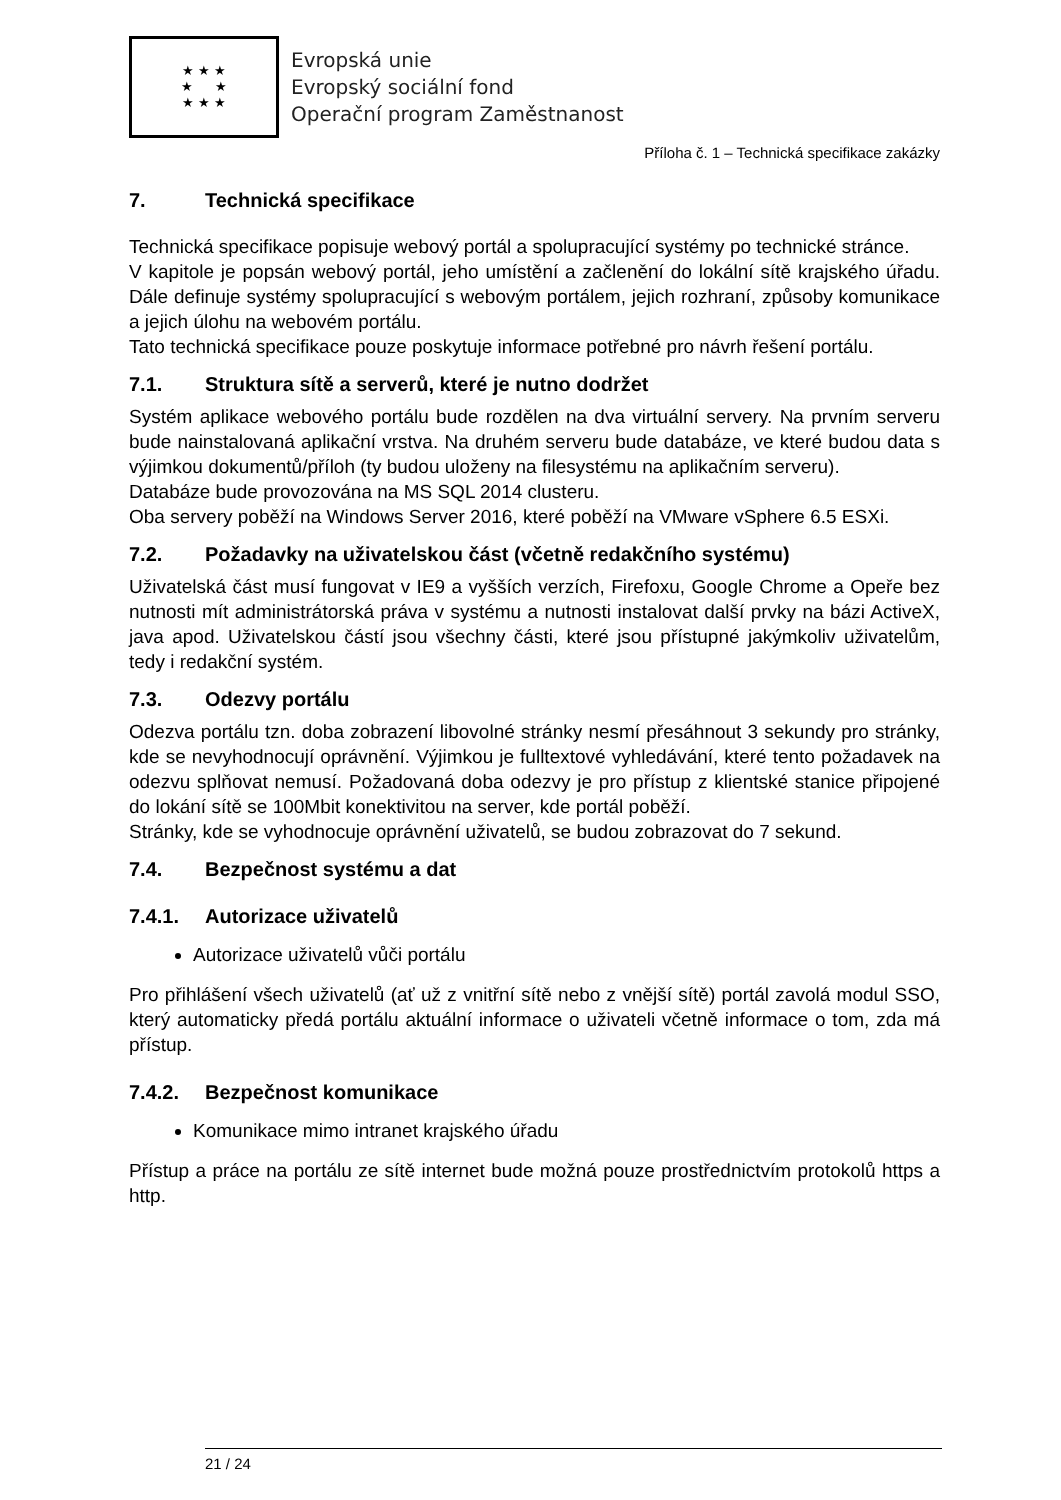★ ★ ★
★ ★
★ ★ ★
Evropská unie
Evropský sociální fond
Operační program Zaměstnanost
Příloha č. 1 – Technická specifikace zakázky
7. Technická specifikace
Technická specifikace popisuje webový portál a spolupracující systémy po technické stránce.
V kapitole je popsán webový portál, jeho umístění a začlenění do lokální sítě krajského úřadu. Dále definuje systémy spolupracující s webovým portálem, jejich rozhraní, způsoby komunikace a jejich úlohu na webovém portálu.
Tato technická specifikace pouze poskytuje informace potřebné pro návrh řešení portálu.
7.1. Struktura sítě a serverů, které je nutno dodržet
Systém aplikace webového portálu bude rozdělen na dva virtuální servery. Na prvním serveru bude nainstalovaná aplikační vrstva. Na druhém serveru bude databáze, ve které budou data s výjimkou dokumentů/příloh (ty budou uloženy na filesystému na aplikačním serveru).
Databáze bude provozována na MS SQL 2014 clusteru.
Oba servery poběží na Windows Server 2016, které poběží na VMware vSphere 6.5 ESXi.
7.2. Požadavky na uživatelskou část (včetně redakčního systému)
Uživatelská část musí fungovat v IE9 a vyšších verzích, Firefoxu, Google Chrome a Opeře bez nutnosti mít administrátorská práva v systému a nutnosti instalovat další prvky na bázi ActiveX, java apod. Uživatelskou částí jsou všechny části, které jsou přístupné jakýmkoliv uživatelům, tedy i redakční systém.
7.3. Odezvy portálu
Odezva portálu tzn. doba zobrazení libovolné stránky nesmí přesáhnout 3 sekundy pro stránky, kde se nevyhodnocují oprávnění. Výjimkou je fulltextové vyhledávání, které tento požadavek na odezvu splňovat nemusí. Požadovaná doba odezvy je pro přístup z klientské stanice připojené do lokání sítě se 100Mbit konektivitou na server, kde portál poběží.
Stránky, kde se vyhodnocuje oprávnění uživatelů, se budou zobrazovat do 7 sekund.
7.4. Bezpečnost systému a dat
7.4.1. Autorizace uživatelů
Autorizace uživatelů vůči portálu
Pro přihlášení všech uživatelů (ať už z vnitřní sítě nebo z vnější sítě) portál zavolá modul SSO, který automaticky předá portálu aktuální informace o uživateli včetně informace o tom, zda má přístup.
7.4.2. Bezpečnost komunikace
Komunikace mimo intranet krajského úřadu
Přístup a práce na portálu ze sítě internet bude možná pouze prostřednictvím protokolů https a http.
21 / 24